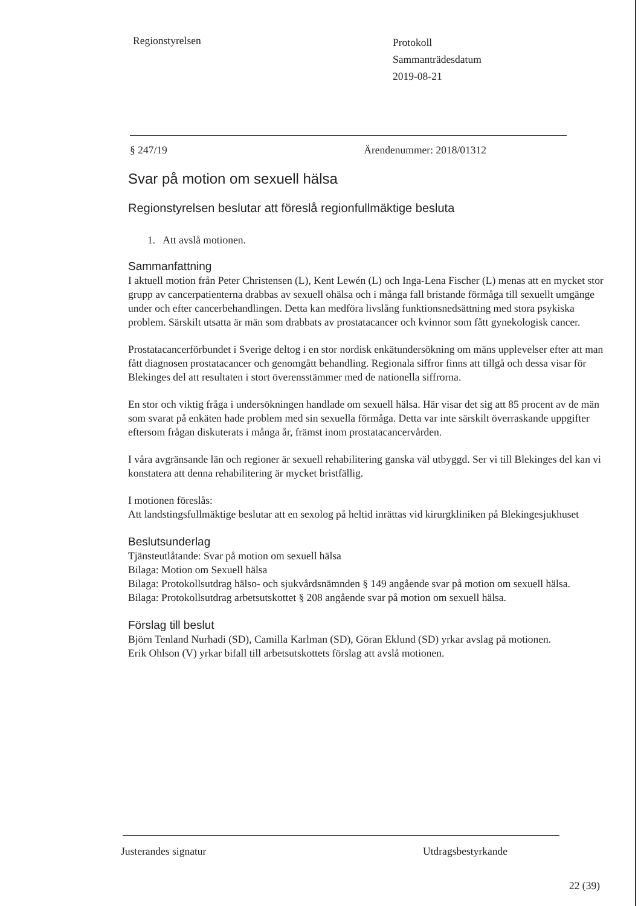Regionstyrelsen
Protokoll
Sammanträdesdatum
2019-08-21
§ 247/19 Ärendenummer: 2018/01312
Svar på motion om sexuell hälsa
Regionstyrelsen beslutar att föreslå regionfullmäktige besluta
1. Att avslå motionen.
Sammanfattning
I aktuell motion från Peter Christensen (L), Kent Lewén (L) och Inga-Lena Fischer (L) menas att en mycket stor grupp av cancerpatienterna drabbas av sexuell ohälsa och i många fall bristande förmåga till sexuellt umgänge under och efter cancerbehandlingen. Detta kan medföra livslång funktionsnedsättning med stora psykiska problem. Särskilt utsatta är män som drabbats av prostatacancer och kvinnor som fått gynekologisk cancer.
Prostatacancerförbundet i Sverige deltog i en stor nordisk enkätundersökning om mäns upplevelser efter att man fått diagnosen prostatacancer och genomgått behandling. Regionala siffror finns att tillgå och dessa visar för Blekinges del att resultaten i stort överensstämmer med de nationella siffrorna.
En stor och viktig fråga i undersökningen handlade om sexuell hälsa. Här visar det sig att 85 procent av de män som svarat på enkäten hade problem med sin sexuella förmåga. Detta var inte särskilt överraskande uppgifter eftersom frågan diskuterats i många år, främst inom prostatacancervården.
I våra avgränsande län och regioner är sexuell rehabilitering ganska väl utbyggd. Ser vi till Blekinges del kan vi konstatera att denna rehabilitering är mycket bristfällig.
I motionen föreslås:
Att landstingsfullmäktige beslutar att en sexolog på heltid inrättas vid kirurgkliniken på Blekingesjukhuset
Beslutsunderlag
Tjänsteutlåtande: Svar på motion om sexuell hälsa
Bilaga: Motion om Sexuell hälsa
Bilaga: Protokollsutdrag hälso- och sjukvårdsnämnden § 149 angående svar på motion om sexuell hälsa.
Bilaga: Protokollsutdrag arbetsutskottet § 208 angående svar på motion om sexuell hälsa.
Förslag till beslut
Björn Tenland Nurhadi (SD), Camilla Karlman (SD), Göran Eklund (SD) yrkar avslag på motionen.
Erik Ohlson (V) yrkar bifall till arbetsutskottets förslag att avslå motionen.
Justerandes signatur Utdragsbestyrkande
22 (39)